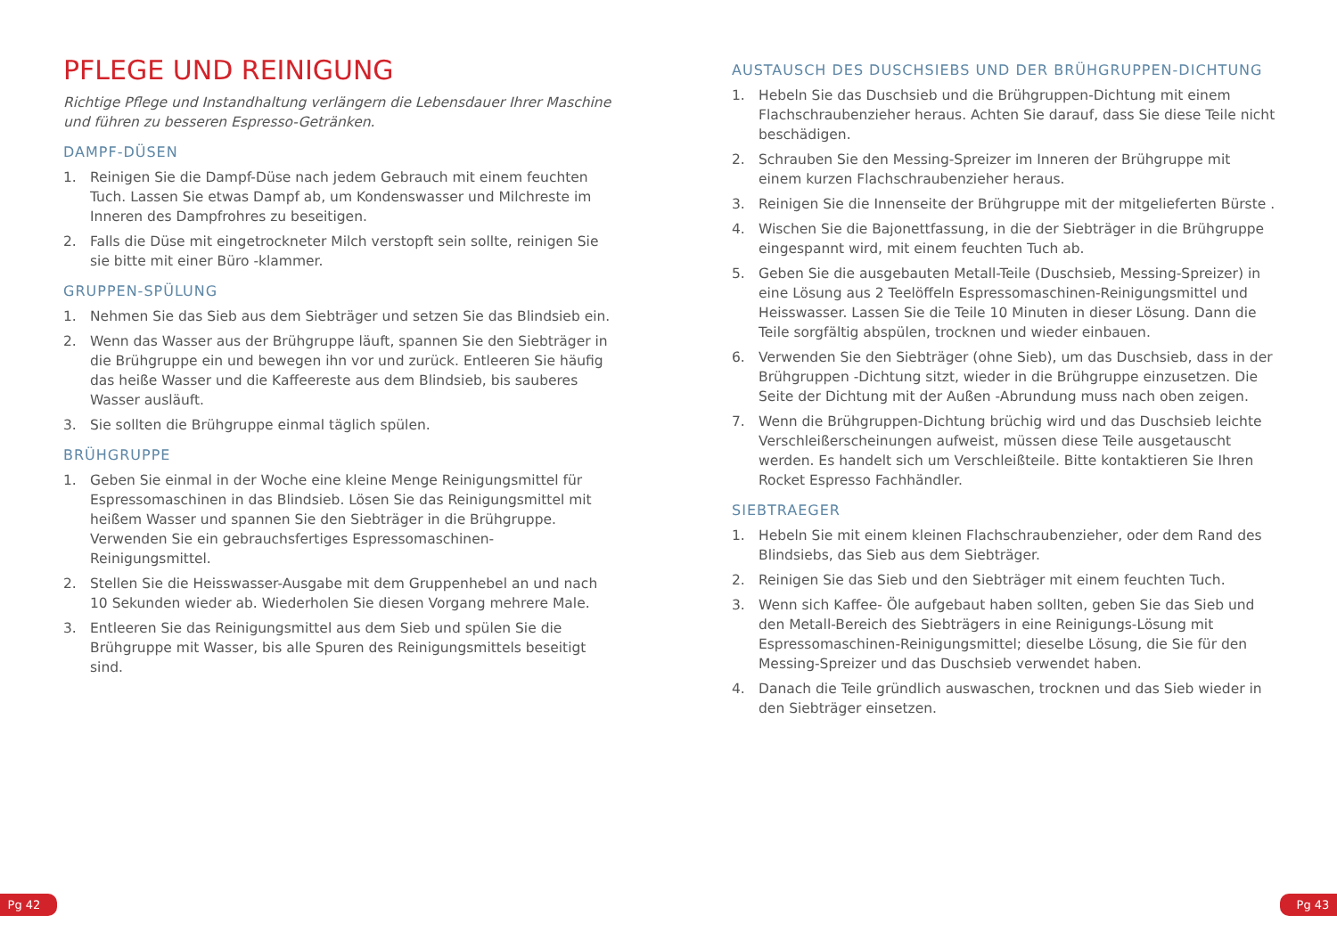PFLEGE UND REINIGUNG
Richtige Pflege und Instandhaltung verlängern die Lebensdauer Ihrer Maschine und führen zu besseren Espresso-Getränken.
DAMPF-DÜSEN
1. Reinigen Sie die Dampf-Düse nach jedem Gebrauch mit einem feuchten Tuch. Lassen Sie etwas Dampf ab, um Kondenswasser und Milchreste im Inneren des Dampfrohres zu beseitigen.
2. Falls die Düse mit eingetrockneter Milch verstopft sein sollte, reinigen Sie sie bitte mit einer Büro -klammer.
GRUPPEN-SPÜLUNG
1. Nehmen Sie das Sieb aus dem Siebträger und setzen Sie das Blindsieb ein.
2. Wenn das Wasser aus der Brühgruppe läuft, spannen Sie den Siebträger in die Brühgruppe ein und bewegen ihn vor und zurück. Entleeren Sie häufig das heiße Wasser und die Kaffeereste aus dem Blindsieb, bis sauberes Wasser ausläuft.
3. Sie sollten die Brühgruppe einmal täglich spülen.
BRÜHGRUPPE
1. Geben Sie einmal in der Woche eine kleine Menge Reinigungsmittel für Espressomaschinen in das Blindsieb. Lösen Sie das Reinigungsmittel mit heißem Wasser und spannen Sie den Siebträger in die Brühgruppe. Verwenden Sie ein gebrauchsfertiges Espressomaschinen-Reinigungsmittel.
2. Stellen Sie die Heisswasser-Ausgabe mit dem Gruppenhebel an und nach 10 Sekunden wieder ab. Wiederholen Sie diesen Vorgang mehrere Male.
3. Entleeren Sie das Reinigungsmittel aus dem Sieb und spülen Sie die Brühgruppe mit Wasser, bis alle Spuren des Reinigungsmittels beseitigt sind.
AUSTAUSCH DES DUSCHSIEBS UND DER BRÜHGRUPPEN-DICHTUNG
1. Hebeln Sie das Duschsieb und die Brühgruppen-Dichtung mit einem Flachschraubenzieher heraus. Achten Sie darauf, dass Sie diese Teile nicht beschädigen.
2. Schrauben Sie den Messing-Spreizer im Inneren der Brühgruppe mit einem kurzen Flachschraubenzieher heraus.
3. Reinigen Sie die Innenseite der Brühgruppe mit der mitgelieferten Bürste .
4. Wischen Sie die Bajonettfassung, in die der Siebträger in die Brühgruppe eingespannt wird, mit einem feuchten Tuch ab.
5. Geben Sie die ausgebauten Metall-Teile (Duschsieb, Messing-Spreizer) in eine Lösung aus 2 Teelöffeln Espressomaschinen-Reinigungsmittel und Heisswasser. Lassen Sie die Teile 10 Minuten in dieser Lösung. Dann die Teile sorgfältig abspülen, trocknen und wieder einbauen.
6. Verwenden Sie den Siebträger (ohne Sieb), um das Duschsieb, dass in der Brühgruppen -Dichtung sitzt, wieder in die Brühgruppe einzusetzen. Die Seite der Dichtung mit der Außen -Abrundung muss nach oben zeigen.
7. Wenn die Brühgruppen-Dichtung brüchig wird und das Duschsieb leichte Verschleißerscheinungen aufweist, müssen diese Teile ausgetauscht werden. Es handelt sich um Verschleißteile. Bitte kontaktieren Sie Ihren Rocket Espresso Fachhändler.
SIEBTRAEGER
1. Hebeln Sie mit einem kleinen Flachschraubenzieher, oder dem Rand des Blindsiebs, das Sieb aus dem Siebträger.
2. Reinigen Sie das Sieb und den Siebträger mit einem feuchten Tuch.
3. Wenn sich Kaffee- Öle aufgebaut haben sollten, geben Sie das Sieb und den Metall-Bereich des Siebträgers in eine Reinigungs-Lösung mit Espressomaschinen-Reinigungsmittel; dieselbe Lösung, die Sie für den Messing-Spreizer und das Duschsieb verwendet haben.
4. Danach die Teile gründlich auswaschen, trocknen und das Sieb wieder in den Siebträger einsetzen.
Pg 42 Pg 43